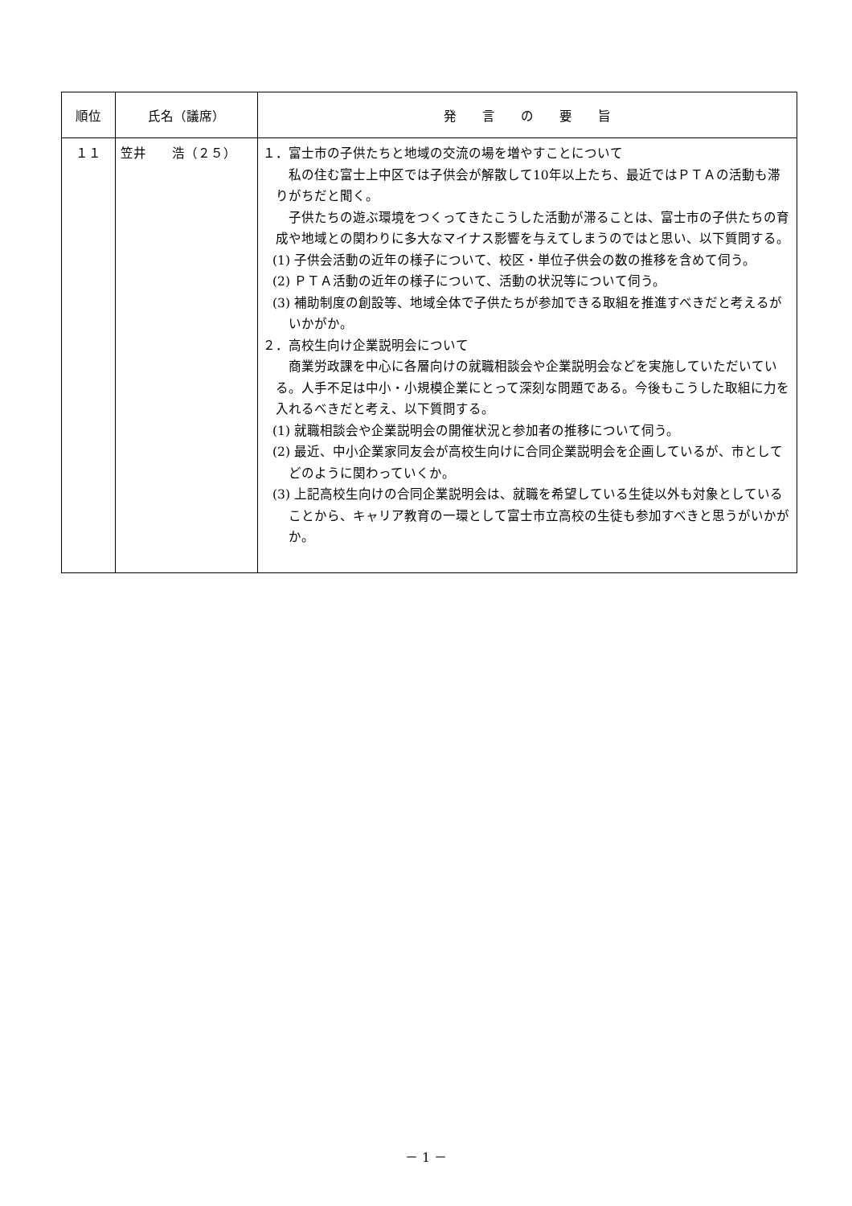| 順位 | 氏名（議席） | 発 言 の 要 旨 |
| --- | --- | --- |
| １１ | 笠井 浩（２５） | １．富士市の子供たちと地域の交流の場を増やすことについて 私の住む富士上中区では子供会が解散して10年以上たち、最近ではＰＴＡの活動も滞りがちだと聞く。 子供たちの遊ぶ環境をつくってきたこうした活動が滞ることは、富士市の子供たちの育成や地域との関わりに多大なマイナス影響を与えてしまうのではと思い、以下質問する。 (1) 子供会活動の近年の様子について、校区・単位子供会の数の推移を含めて伺う。 (2) ＰＴＡ活動の近年の様子について、活動の状況等について伺う。 (3) 補助制度の創設等、地域全体で子供たちが参加できる取組を推進すべきだと考えるがいかがか。 ２．高校生向け企業説明会について 商業労政課を中心に各層向けの就職相談会や企業説明会などを実施していただいている。人手不足は中小・小規模企業にとって深刻な問題である。今後もこうした取組に力を入れるべきだと考え、以下質問する。 (1) 就職相談会や企業説明会の開催状況と参加者の推移について伺う。 (2) 最近、中小企業家同友会が高校生向けに合同企業説明会を企画しているが、市としてどのように関わっていくか。 (3) 上記高校生向けの合同企業説明会は、就職を希望している生徒以外も対象としていることから、キャリア教育の一環として富士市立高校の生徒も参加すべきと思うがいかがか。 |
－ 1 －